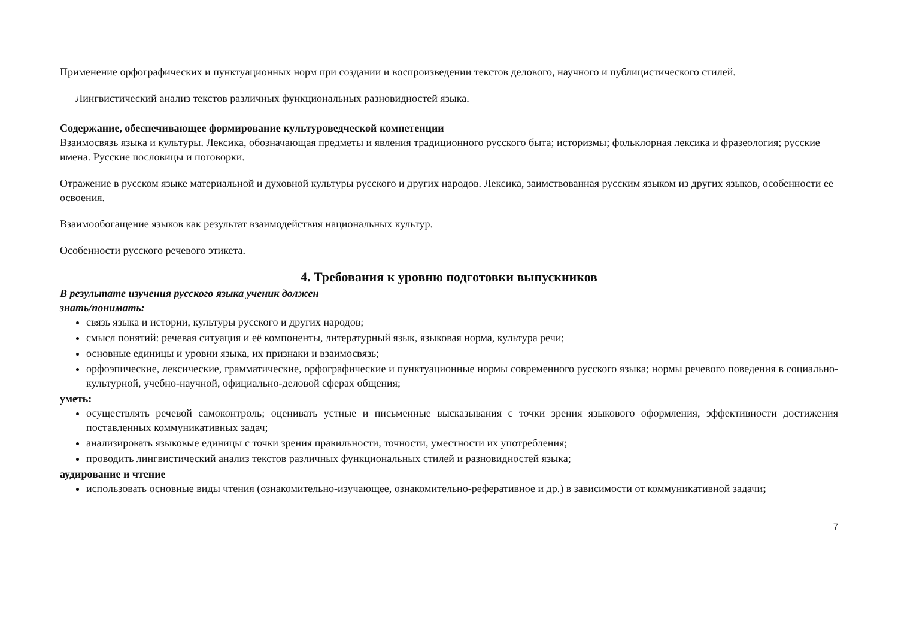Применение орфографических и пунктуационных норм при создании и воспроизведении текстов делового, научного и публицистического стилей.
Лингвистический анализ текстов различных функциональных разновидностей языка.
Содержание, обеспечивающее формирование культуроведческой компетенции
Взаимосвязь языка и культуры. Лексика, обозначающая предметы и явления традиционного русского быта; историзмы; фольклорная лексика и фразеология; русские имена. Русские пословицы и поговорки.
Отражение в русском языке материальной и духовной культуры русского и других народов. Лексика, заимствованная русским языком из других языков, особенности ее освоения.
Взаимообогащение языков как результат взаимодействия национальных культур.
Особенности русского речевого этикета.
4. Требования к уровню подготовки выпускников
В результате изучения русского языка ученик должен
знать/понимать:
связь языка и истории, культуры русского и других народов;
смысл понятий: речевая ситуация и её компоненты, литературный язык, языковая норма, культура речи;
основные единицы и уровни языка, их признаки и взаимосвязь;
орфоэпические, лексические, грамматические, орфографические и пунктуационные нормы современного русского языка; нормы речевого поведения в социально-культурной, учебно-научной, официально-деловой сферах общения;
уметь:
осуществлять речевой самоконтроль; оценивать устные и письменные высказывания с точки зрения языкового оформления, эффективности достижения поставленных коммуникативных задач;
анализировать языковые единицы с точки зрения правильности, точности, уместности их употребления;
проводить лингвистический анализ текстов различных функциональных стилей и разновидностей языка;
аудирование и чтение
использовать основные виды чтения (ознакомительно-изучающее, ознакомительно-реферативное и др.) в зависимости от коммуникативной задачи;
7